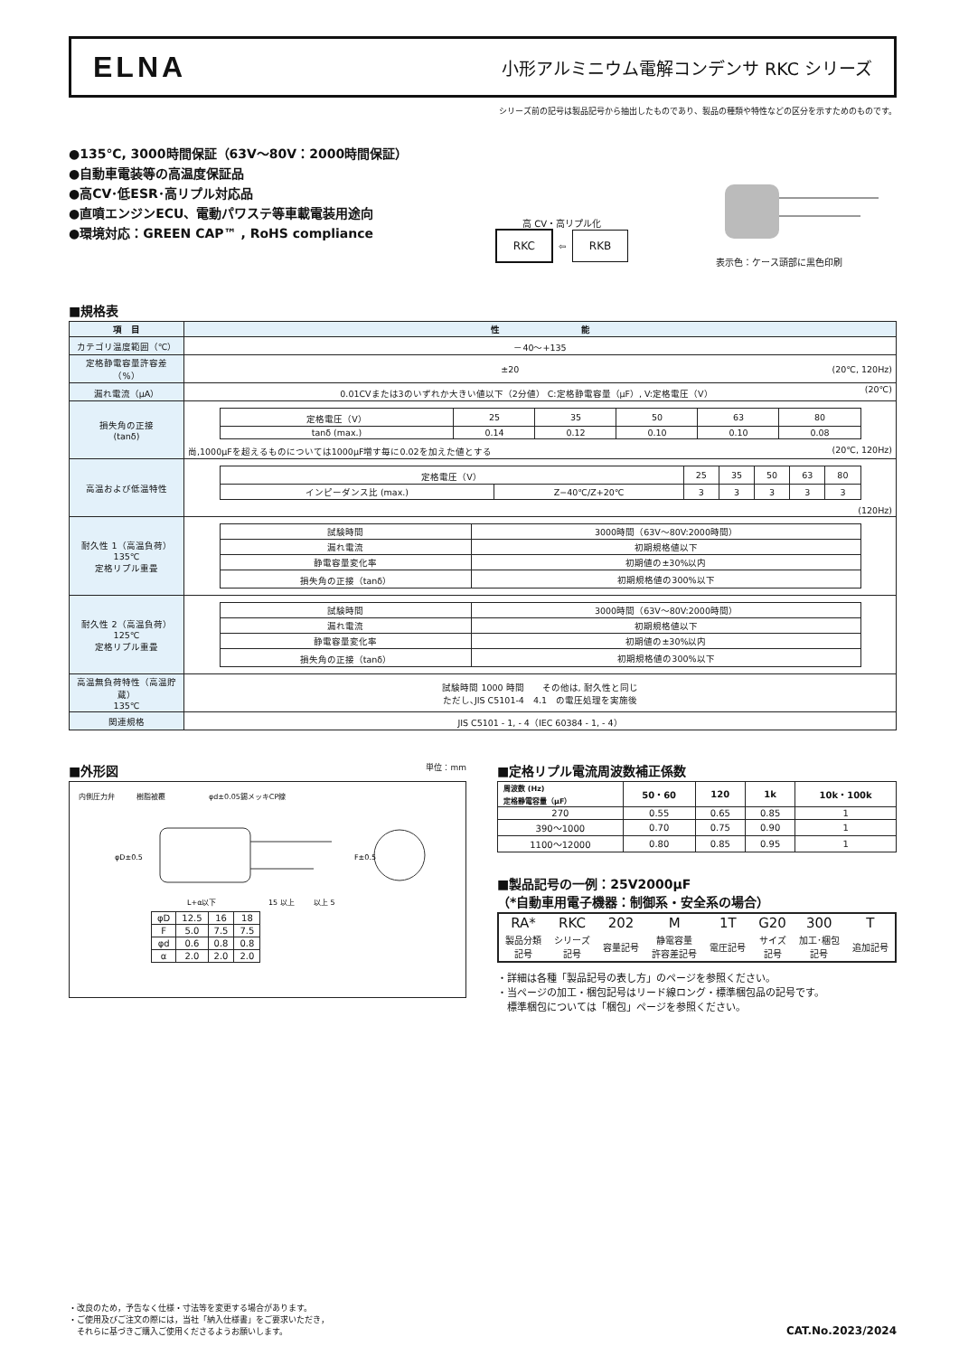ELNA
小形アルミニウム電解コンデンサ RKC シリーズ
シリーズ前の記号は製品記号から抽出したものであり、製品の種類や特性などの区分を示すためのものです。
●135℃, 3000時間保証（63V～80V：2000時間保証）
●自動車電装等の高温度保証品
●高CV･低ESR･高リプル対応品
●直噴エンジンECU、電動パワステ等車載電装用途向
●環境対応：GREEN CAP™ , RoHS compliance
高 CV・高リプル化
RKC ⇦ RKB
表示色：ケース頭部に黒色印刷
■規格表
| 項 目 | 性 能 |
| --- | --- |
| カテゴリ温度範囲（℃） | －40～+135 |
| 定格静電容量許容差（%） | ±20 (20℃, 120Hz) |
| 漏れ電流（μA） | 0.01CVまたは3のいずれか大きい値以下（2分値） C:定格静電容量（μF）, V:定格電圧（V） (20℃) |
| 損失角の正接 (tanδ) | / 定格電圧（V） / 25 / 35 / 50 / 63 / 80 / / tanδ (max.) / 0.14 / 0.12 / 0.10 / 0.10 / 0.08 / 尚,1000μFを超えるものについては1000μF増す毎に0.02を加えた値とする (20℃, 120Hz) |
| 高温および低温特性 | / 定格電圧（V） / / 25 / 35 / 50 / 63 / 80 / / インピーダンス比 (max.) / Z−40℃/Z+20℃ / 3 / 3 / 3 / 3 / 3 / (120Hz) |
| 耐久性 1（高温負荷） 135℃ 定格リプル重畳 | / 試験時間 / 3000時間（63V～80V:2000時間） / / 漏れ電流 / 初期規格値以下 / / 静電容量変化率 / 初期値の±30%以内 / / 損失角の正接（tanδ） / 初期規格値の300%以下 / |
| 耐久性 2（高温負荷） 125℃ 定格リプル重畳 | / 試験時間 / 3000時間（63V～80V:2000時間） / / 漏れ電流 / 初期規格値以下 / / 静電容量変化率 / 初期値の±30%以内 / / 損失角の正接（tanδ） / 初期規格値の300%以下 / |
| 高温無負荷特性（高温貯蔵） 135℃ | 試験時間 1000 時間 その他は, 耐久性と同じ ただし､JIS C5101-4 4.1 の電圧処理を実施後 |
| 関連規格 | JIS C5101 - 1, - 4（IEC 60384 - 1, - 4） |
■外形図 単位：mm
内側圧力弁　　　樹脂被覆　　　　　　φd±0.05錫メッキCP線
φD±0.5
L+α以下
15 以上
以上 5
F±0.5
| φD | 12.5 | 16 | 18 |
| F | 5.0 | 7.5 | 7.5 |
| φd | 0.6 | 0.8 | 0.8 |
| α | 2.0 | 2.0 | 2.0 |
■定格リプル電流周波数補正係数
| 周波数 (Hz) 定格静電容量（μF） | 50・60 | 120 | 1k | 10k・100k |
| --- | --- | --- | --- | --- |
| 270 | 0.55 | 0.65 | 0.85 | 1 |
| 390～1000 | 0.70 | 0.75 | 0.90 | 1 |
| 1100～12000 | 0.80 | 0.85 | 0.95 | 1 |
■製品記号の一例：25V2000μF
（*自動車用電子機器：制御系・安全系の場合）
| RA* | RKC | 202 | M | 1T | G20 | 300 | T |
| 製品分類 記号 | シリーズ 記号 | 容量記号 | 静電容量 許容差記号 | 電圧記号 | サイズ 記号 | 加工･梱包 記号 | 追加記号 |
・詳細は各種「製品記号の表し方」のページを参照ください。
・当ページの加工・梱包記号はリード線ロング・標準梱包品の記号です。
　標準梱包については「梱包」ページを参照ください。
・改良のため，予告なく仕様・寸法等を変更する場合があります。
・ご使用及びご注文の際には，当社「納入仕様書」をご要求いただき，
　それらに基づきご購入ご使用くださるようお願いします。
CAT.No.2023/2024